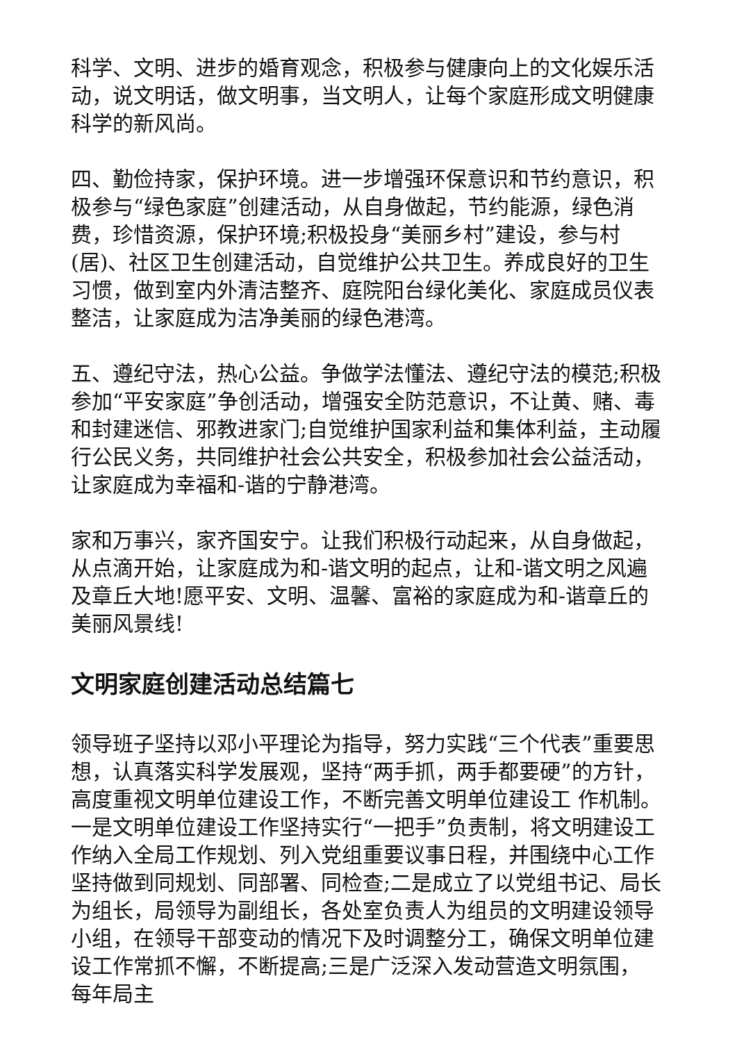科学、文明、进步的婚育观念，积极参与健康向上的文化娱乐活动，说文明话，做文明事，当文明人，让每个家庭形成文明健康科学的新风尚。
四、勤俭持家，保护环境。进一步增强环保意识和节约意识，积极参与“绿色家庭”创建活动，从自身做起，节约能源，绿色消费，珍惜资源，保护环境;积极投身“美丽乡村”建设，参与村(居)、社区卫生创建活动，自觉维护公共卫生。养成良好的卫生习惯，做到室内外清洁整齐、庭院阳台绿化美化、家庭成员仪表整洁，让家庭成为洁净美丽的绿色港湾。
五、遵纪守法，热心公益。争做学法懂法、遵纪守法的模范;积极参加“平安家庭”争创活动，增强安全防范意识，不让黄、赌、毒和封建迷信、邪教进家门;自觉维护国家利益和集体利益，主动履行公民义务，共同维护社会公共安全，积极参加社会公益活动，让家庭成为幸福和-谐的宁静港湾。
家和万事兴，家齐国安宁。让我们积极行动起来，从自身做起，从点滴开始，让家庭成为和-谐文明的起点，让和-谐文明之风遍及章丘大地!愿平安、文明、温馨、富裕的家庭成为和-谐章丘的美丽风景线!
文明家庭创建活动总结篇七
领导班子坚持以邓小平理论为指导，努力实践“三个代表”重要思想，认真落实科学发展观，坚持“两手抓，两手都要硬”的方针，高度重视文明单位建设工作，不断完善文明单位建设工 作机制。一是文明单位建设工作坚持实行“一把手”负责制，将文明建设工作纳入全局工作规划、列入党组重要议事日程，并围绕中心工作坚持做到同规划、同部署、同检查;二是成立了以党组书记、局长为组长，局领导为副组长，各处室负责人为组员的文明建设领导小组，在领导干部变动的情况下及时调整分工，确保文明单位建设工作常抓不懈，不断提高;三是广泛深入发动营造文明氛围， 每年局主